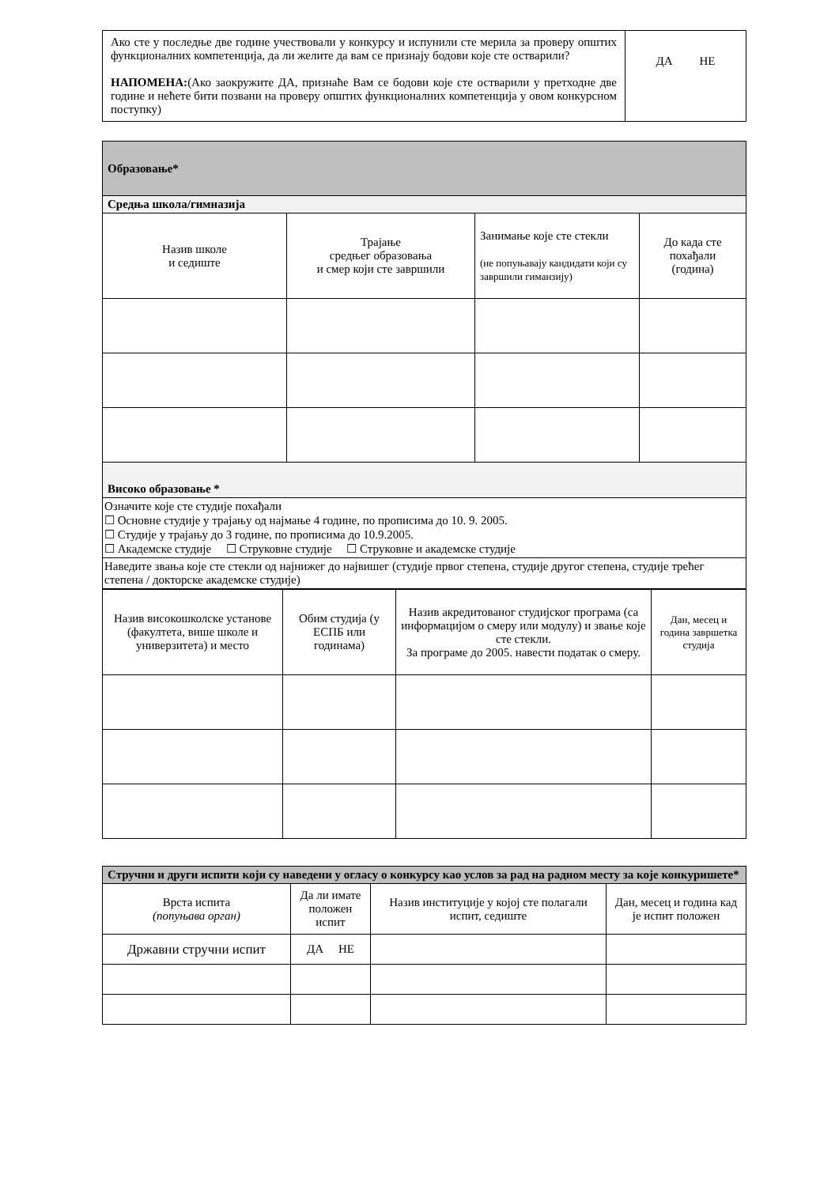| Ако сте у последње две године учествовали у конкурсу и испунили сте мерила за проверу општих функционалних компетенција, да ли желите да вам се признају бодови које сте остварили? НАПОМЕНА: (Ако заокружите ДА, признаће Вам се бодови које сте остварили у претходне две године и нећете бити позвани на проверу општих функционалних компетенција у овом конкурсном поступку) | ДА НЕ |
| Образовање* | | | |
| Средња школа/гимназија | | | |
| Назив школе и седиште | Трајање средњег образовања и смер који сте завршили | Занимање које сте стекли (не попуњавају кандидати који су завршили гиманзију) | До када сте похађали (година) |
| Високо образовање * | | | |
| Означите које сте студије похађали ☐ Основне студије у трајању од најмање 4 године, по прописима до 10. 9. 2005. ☐ Студије у трајању до 3 године, по прописима до 10.9.2005. ☐ Академске студије ☐ Струковне студије ☐ Струковне и академске студије | | | |
| Наведите звања које сте стекли од најнижег до највишег (студије првог степена, студије другог степена, студије трећег степена / докторске академске студије) | | | |
| Назив високошколске установе (факултета, више школе и универзитета) и место | Обим студија (у ЕСПБ или годинама) | Назив акредитованог студијског програма (са информацијом о смеру или модулу) и звање које сте стекли. За програме до 2005. навести податак о смеру. | Дан, месец и година завршетка студија |
| Стручни и други испити који су наведени у огласу о конкурсу као услов за рад на радном месту за које конкуришете* | | | |
| Врста испита (попуњава орган) | Да ли имате положен испит | Назив институције у којој сте полагали испит, седиште | Дан, месец и година кад је испит положен |
| Државни стручни испит | ДА НЕ | | |